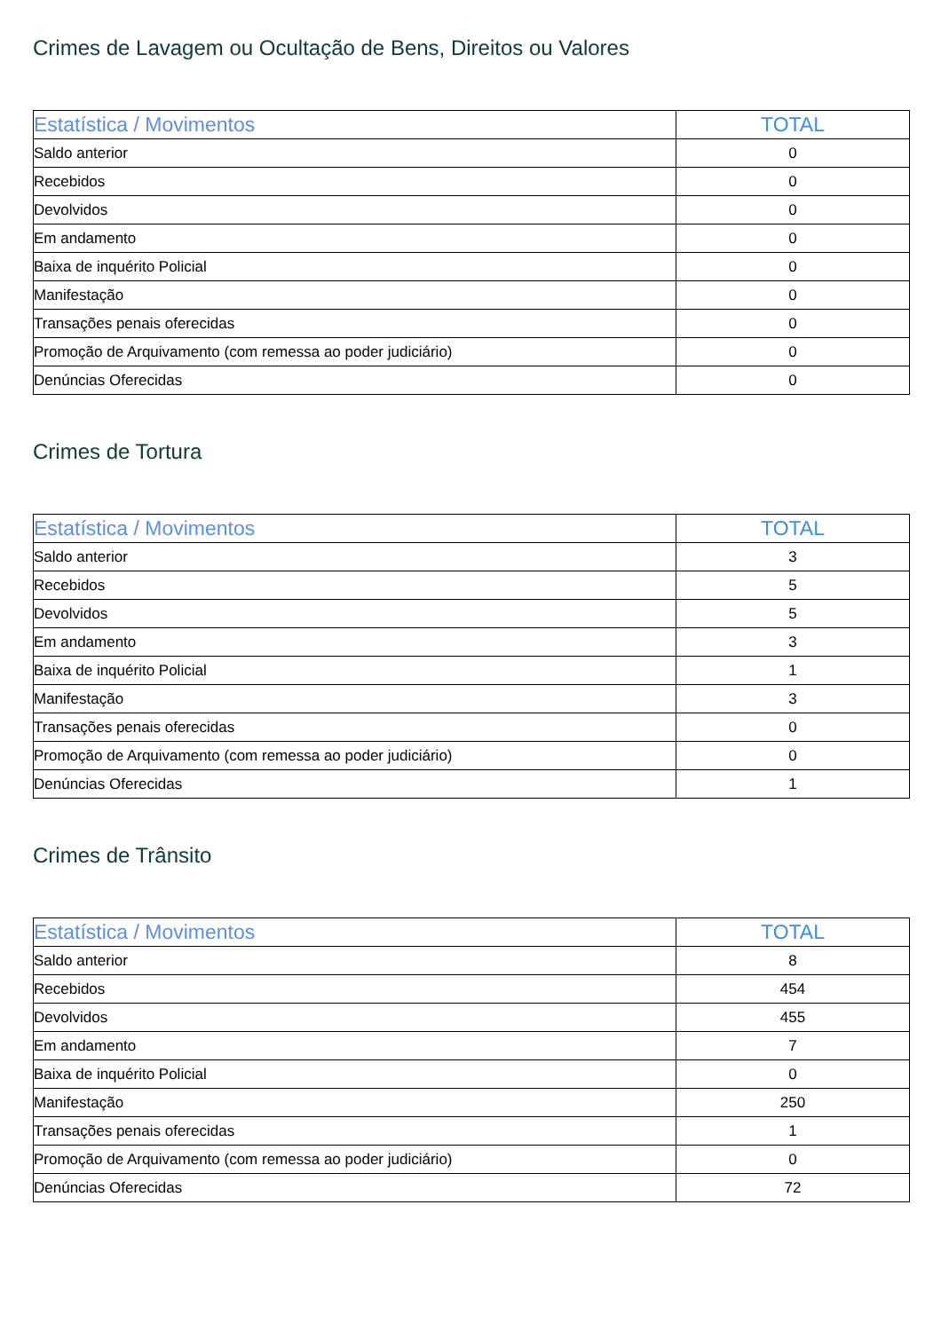Crimes de Lavagem ou Ocultação de Bens, Direitos ou Valores
| Estatística / Movimentos | TOTAL |
| --- | --- |
| Saldo anterior | 0 |
| Recebidos | 0 |
| Devolvidos | 0 |
| Em andamento | 0 |
| Baixa de inquérito Policial | 0 |
| Manifestação | 0 |
| Transações penais oferecidas | 0 |
| Promoção de Arquivamento (com remessa ao poder judiciário) | 0 |
| Denúncias Oferecidas | 0 |
Crimes de Tortura
| Estatística / Movimentos | TOTAL |
| --- | --- |
| Saldo anterior | 3 |
| Recebidos | 5 |
| Devolvidos | 5 |
| Em andamento | 3 |
| Baixa de inquérito Policial | 1 |
| Manifestação | 3 |
| Transações penais oferecidas | 0 |
| Promoção de Arquivamento (com remessa ao poder judiciário) | 0 |
| Denúncias Oferecidas | 1 |
Crimes de Trânsito
| Estatística / Movimentos | TOTAL |
| --- | --- |
| Saldo anterior | 8 |
| Recebidos | 454 |
| Devolvidos | 455 |
| Em andamento | 7 |
| Baixa de inquérito Policial | 0 |
| Manifestação | 250 |
| Transações penais oferecidas | 1 |
| Promoção de Arquivamento (com remessa ao poder judiciário) | 0 |
| Denúncias Oferecidas | 72 |